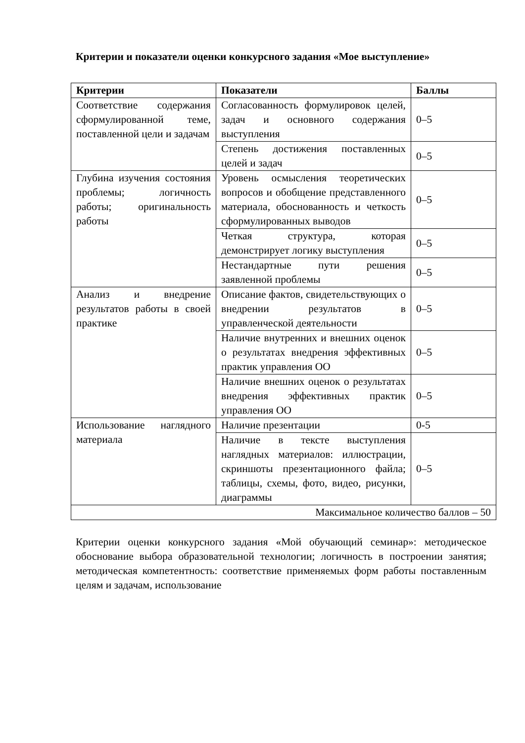Критерии и показатели оценки конкурсного задания «Мое выступление»
| Критерии | Показатели | Баллы |
| --- | --- | --- |
| Соответствие содержания сформулированной теме, поставленной цели и задачам | Согласованность формулировок целей, задач и основного содержания выступления | 0–5 |
| | Степень достижения поставленных целей и задач | 0–5 |
| Глубина изучения состояния проблемы; логичность работы; оригинальность работы | Уровень осмысления теоретических вопросов и обобщение представленного материала, обоснованность и четкость сформулированных выводов | 0–5 |
| | Четкая структура, которая демонстрирует логику выступления | 0–5 |
| | Нестандартные пути решения заявленной проблемы | 0–5 |
| Анализ и внедрение результатов работы в своей практике | Описание фактов, свидетельствующих о внедрении результатов в управленческой деятельности | 0–5 |
| | Наличие внутренних и внешних оценок о результатах внедрения эффективных практик управления ОО | 0–5 |
| | Наличие внешних оценок о результатах внедрения эффективных практик управления ОО | 0–5 |
| Использование наглядного материала | Наличие презентации | 0-5 |
| | Наличие в тексте выступления наглядных материалов: иллюстрации, скриншоты презентационного файла; таблицы, схемы, фото, видео, рисунки, диаграммы | 0–5 |
| Максимальное количество баллов – 50 | | |
Критерии оценки конкурсного задания «Мой обучающий семинар»: методическое обоснование выбора образовательной технологии; логичность в построении занятия; методическая компетентность: соответствие применяемых форм работы поставленным целям и задачам, использование